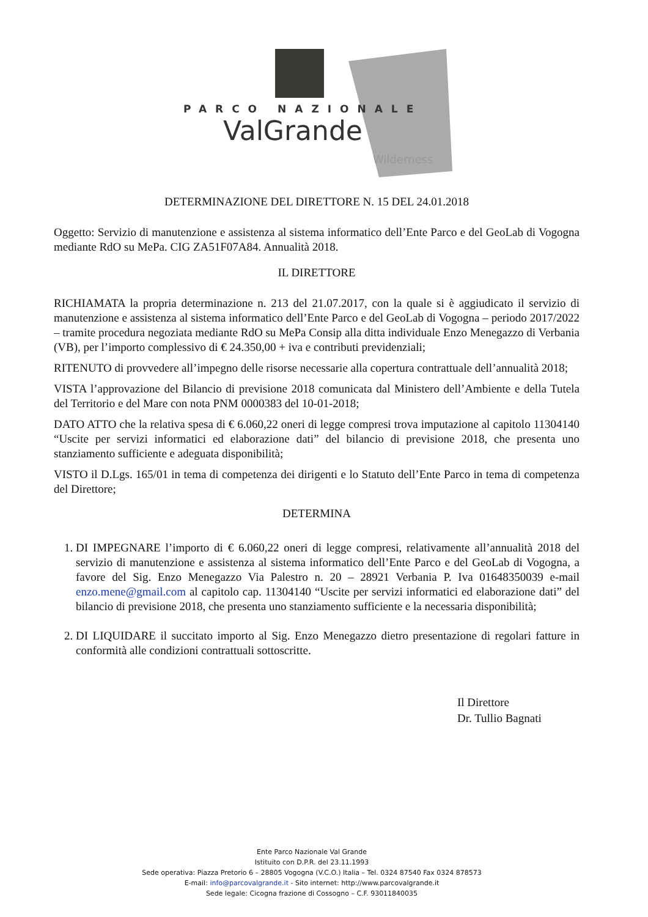PARCO NAZIONALE
ValGrande
Wilderness
DETERMINAZIONE DEL DIRETTORE N. 15 DEL 24.01.2018
Oggetto: Servizio di manutenzione e assistenza al sistema informatico dell’Ente Parco e del GeoLab di Vogogna mediante RdO su MePa. CIG ZA51F07A84. Annualità 2018.
IL DIRETTORE
RICHIAMATA la propria determinazione n. 213 del 21.07.2017, con la quale si è aggiudicato il servizio di manutenzione e assistenza al sistema informatico dell’Ente Parco e del GeoLab di Vogogna – periodo 2017/2022 – tramite procedura negoziata mediante RdO su MePa Consip alla ditta individuale Enzo Menegazzo di Verbania (VB), per l’importo complessivo di € 24.350,00 + iva e contributi previdenziali;
RITENUTO di provvedere all’impegno delle risorse necessarie alla copertura contrattuale dell’annualità 2018;
VISTA l’approvazione del Bilancio di previsione 2018 comunicata dal Ministero dell’Ambiente e della Tutela del Territorio e del Mare con nota PNM 0000383 del 10-01-2018;
DATO ATTO che la relativa spesa di € 6.060,22 oneri di legge compresi trova imputazione al capitolo 11304140 “Uscite per servizi informatici ed elaborazione dati” del bilancio di previsione 2018, che presenta uno stanziamento sufficiente e adeguata disponibilità;
VISTO il D.Lgs. 165/01 in tema di competenza dei dirigenti e lo Statuto dell’Ente Parco in tema di competenza del Direttore;
DETERMINA
1. DI IMPEGNARE l’importo di € 6.060,22 oneri di legge compresi, relativamente all’annualità 2018 del servizio di manutenzione e assistenza al sistema informatico dell’Ente Parco e del GeoLab di Vogogna, a favore del Sig. Enzo Menegazzo Via Palestro n. 20 – 28921 Verbania P. Iva 01648350039 e-mail enzo.mene@gmail.com al capitolo cap. 11304140 “Uscite per servizi informatici ed elaborazione dati” del bilancio di previsione 2018, che presenta uno stanziamento sufficiente e la necessaria disponibilità;
2. DI LIQUIDARE il succitato importo al Sig. Enzo Menegazzo dietro presentazione di regolari fatture in conformità alle condizioni contrattuali sottoscritte.
Il Direttore
Dr. Tullio Bagnati
Ente Parco Nazionale Val Grande
Istituito con D.P.R. del 23.11.1993
Sede operativa: Piazza Pretorio 6 – 28805 Vogogna (V.C.O.) Italia – Tel. 0324 87540 Fax 0324 878573
E-mail: info@parcovalgrande.it - Sito internet: http://www.parcovalgrande.it
Sede legale: Cicogna frazione di Cossogno – C.F. 93011840035